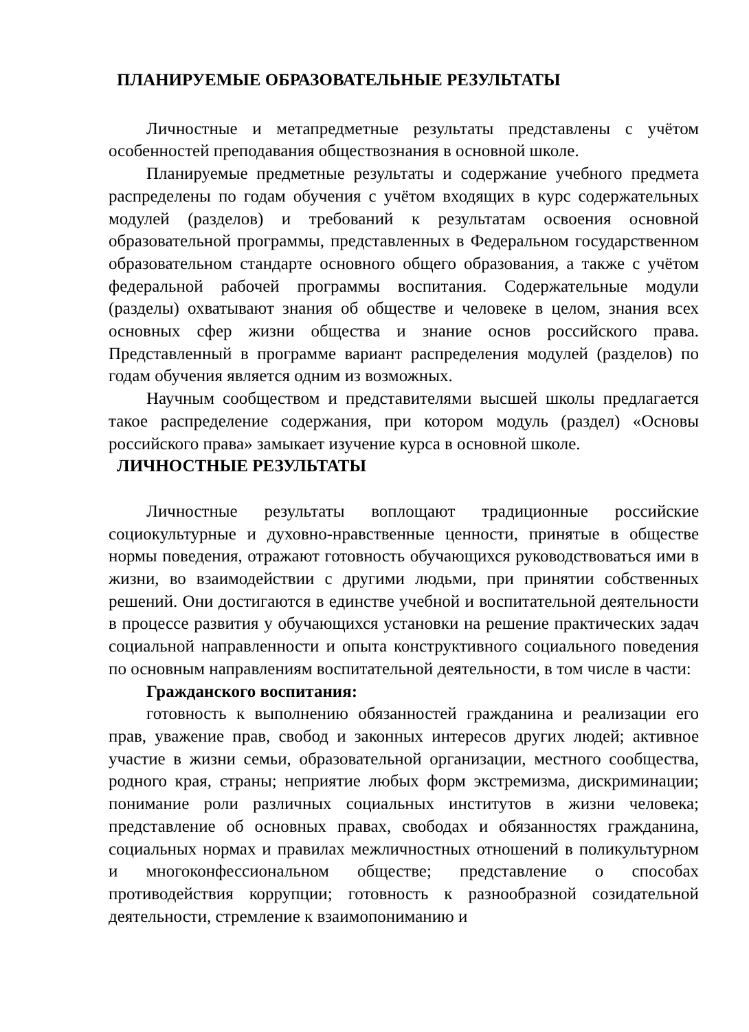ПЛАНИРУЕМЫЕ ОБРАЗОВАТЕЛЬНЫЕ РЕЗУЛЬТАТЫ
Личностные и метапредметные результаты представлены с учётом особенностей преподавания обществознания в основной школе.
Планируемые предметные результаты и содержание учебного предмета распределены по годам обучения с учётом входящих в курс содержательных модулей (разделов) и требований к результатам освоения основной образовательной программы, представленных в Федеральном государственном образовательном стандарте основного общего образования, а также с учётом федеральной рабочей программы воспитания. Содержательные модули (разделы) охватывают знания об обществе и человеке в целом, знания всех основных сфер жизни общества и знание основ российского права. Представленный в программе вариант распределения модулей (разделов) по годам обучения является одним из возможных.
Научным сообществом и представителями высшей школы предлагается такое распределение содержания, при котором модуль (раздел) «Основы российского права» замыкает изучение курса в основной школе.
ЛИЧНОСТНЫЕ РЕЗУЛЬТАТЫ
Личностные результаты воплощают традиционные российские социокультурные и духовно-нравственные ценности, принятые в обществе нормы поведения, отражают готовность обучающихся руководствоваться ими в жизни, во взаимодействии с другими людьми, при принятии собственных решений. Они достигаются в единстве учебной и воспитательной деятельности в процессе развития у обучающихся установки на решение практических задач социальной направленности и опыта конструктивного социального поведения по основным направлениям воспитательной деятельности, в том числе в части:
Гражданского воспитания:
готовность к выполнению обязанностей гражданина и реализации его прав, уважение прав, свобод и законных интересов других людей; активное участие в жизни семьи, образовательной организации, местного сообщества, родного края, страны; неприятие любых форм экстремизма, дискриминации; понимание роли различных социальных институтов в жизни человека; представление об основных правах, свободах и обязанностях гражданина, социальных нормах и правилах межличностных отношений в поликультурном и многоконфессиональном обществе; представление о способах противодействия коррупции; готовность к разнообразной созидательной деятельности, стремление к взаимопониманию и